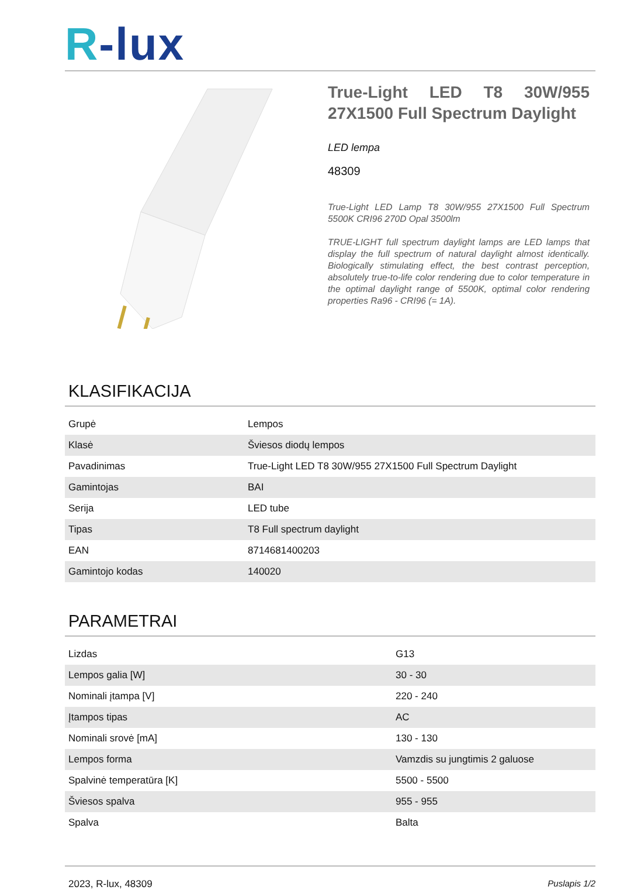R-lux
True-Light LED T8 30W/955 27X1500 Full Spectrum Daylight
LED lempa
48309
True-Light LED Lamp T8 30W/955 27X1500 Full Spectrum 5500K CRI96 270D Opal 3500lm
TRUE-LIGHT full spectrum daylight lamps are LED lamps that display the full spectrum of natural daylight almost identically. Biologically stimulating effect, the best contrast perception, absolutely true-to-life color rendering due to color temperature in the optimal daylight range of 5500K, optimal color rendering properties Ra96 - CRI96 (= 1A).
KLASIFIKACIJA
| Grupė | Lempos |
| Klasė | Šviesos diodų lempos |
| Pavadinimas | True-Light LED T8 30W/955 27X1500 Full Spectrum Daylight |
| Gamintojas | BAI |
| Serija | LED tube |
| Tipas | T8 Full spectrum daylight |
| EAN | 8714681400203 |
| Gamintojo kodas | 140020 |
PARAMETRAI
| Lizdas | G13 |
| Lempos galia [W] | 30 - 30 |
| Nominali įtampa [V] | 220 - 240 |
| Įtampos tipas | AC |
| Nominali srovė [mA] | 130 - 130 |
| Lempos forma | Vamzdis su jungtimis 2 galuose |
| Spalvinė temperatūra [K] | 5500 - 5500 |
| Šviesos spalva | 955 - 955 |
| Spalva | Balta |
2023, R-lux, 48309 Puslapis 1/2